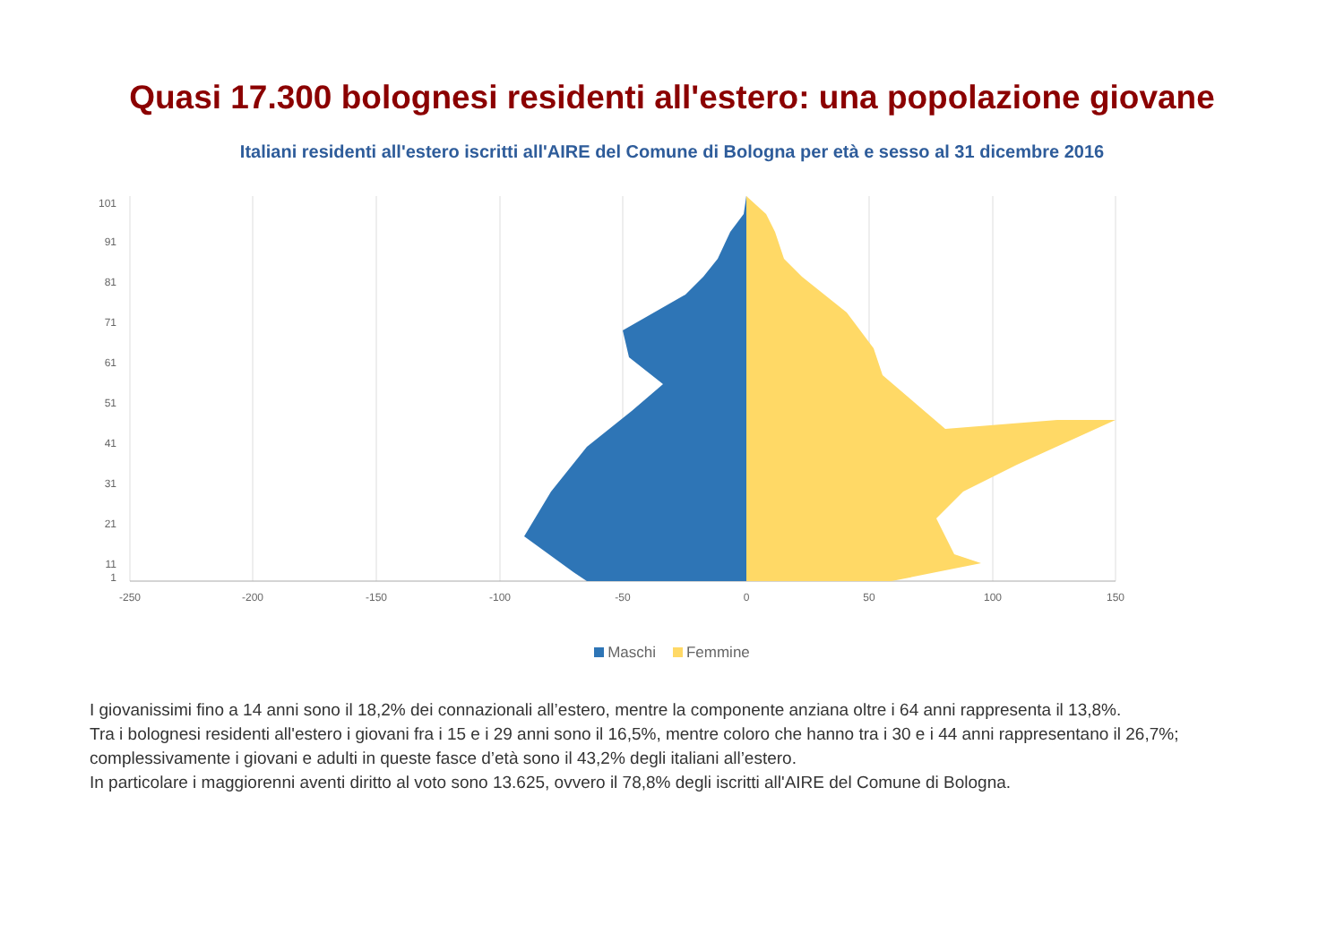Quasi 17.300 bolognesi residenti all'estero: una popolazione giovane
Italiani residenti all'estero iscritti all'AIRE del Comune di Bologna per età e sesso al 31 dicembre 2016
-250
-200
-150
-100
-50
0
50
100
150
101
91
81
71
61
51
41
31
21
11
1
Maschi Femmine
I giovanissimi fino a 14 anni sono il 18,2% dei connazionali all’estero, mentre la componente anziana oltre i 64 anni rappresenta il 13,8%.
Tra i bolognesi residenti all'estero i giovani fra i 15 e i 29 anni sono il 16,5%, mentre coloro che hanno tra i 30 e i 44 anni rappresentano il 26,7%; complessivamente i giovani e adulti in queste fasce d’età sono il 43,2% degli italiani all’estero.
In particolare i maggiorenni aventi diritto al voto sono 13.625, ovvero il 78,8% degli iscritti all'AIRE del Comune di Bologna.